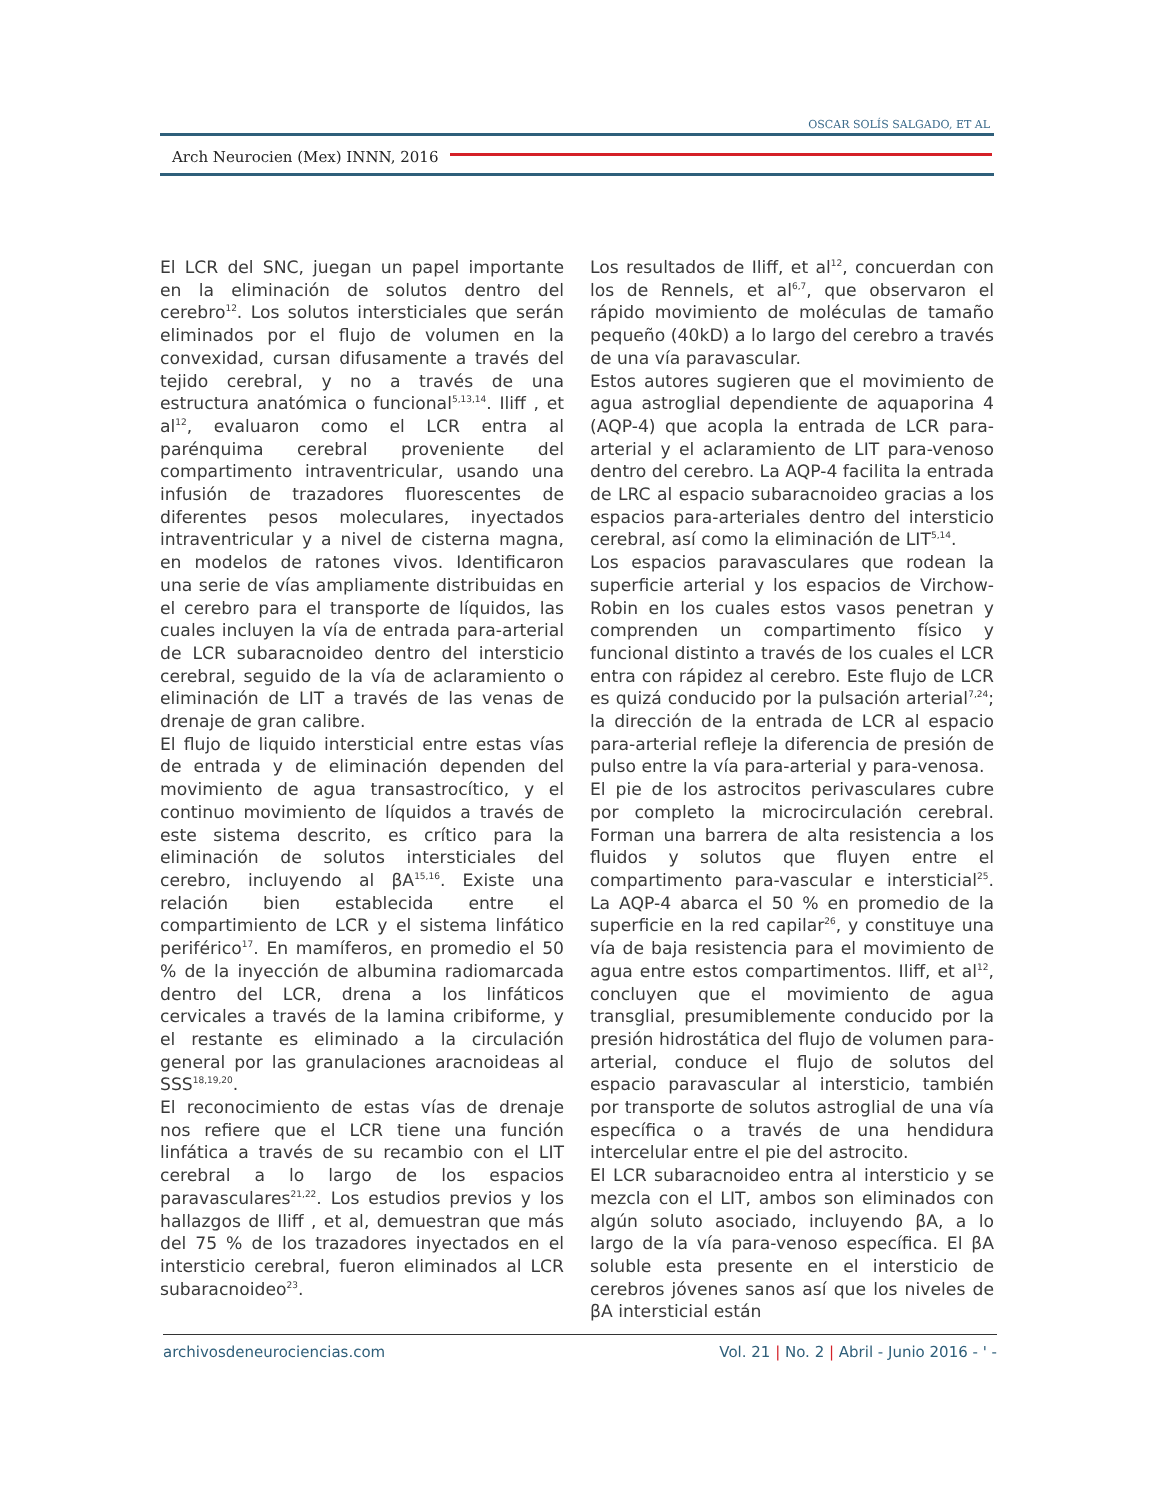OSCAR SOLÍS SALGADO, ET AL
Arch Neurocien (Mex) INNN, 2016
El LCR del SNC, juegan un papel importante en la eliminación de solutos dentro del cerebro<sup>12</sup>. Los solutos intersticiales que serán eliminados por el flujo de volumen en la convexidad, cursan difusamente a través del tejido cerebral, y no a través de una estructura anatómica o funcional<sup>5,13,14</sup>. Iliff , et al<sup>12</sup>, evaluaron como el LCR entra al parénquima cerebral proveniente del compartimento intraventricular, usando una infusión de trazadores fluorescentes de diferentes pesos moleculares, inyectados intraventricular y a nivel de cisterna magna, en modelos de ratones vivos. Identificaron una serie de vías ampliamente distribuidas en el cerebro para el transporte de líquidos, las cuales incluyen la vía de entrada para-arterial de LCR subaracnoideo dentro del intersticio cerebral, seguido de la vía de aclaramiento o eliminación de LIT a través de las venas de drenaje de gran calibre.
El flujo de liquido intersticial entre estas vías de entrada y de eliminación dependen del movimiento de agua transastrocítico, y el continuo movimiento de líquidos a través de este sistema descrito, es crítico para la eliminación de solutos intersticiales del cerebro, incluyendo al βA<sup>15,16</sup>. Existe una relación bien establecida entre el compartimiento de LCR y el sistema linfático periférico<sup>17</sup>. En mamíferos, en promedio el 50 % de la inyección de albumina radiomarcada dentro del LCR, drena a los linfáticos cervicales a través de la lamina cribiforme, y el restante es eliminado a la circulación general por las granulaciones aracnoideas al SSS<sup>18,19,20</sup>.
El reconocimiento de estas vías de drenaje nos refiere que el LCR tiene una función linfática a través de su recambio con el LIT cerebral a lo largo de los espacios paravasculares<sup>21,22</sup>. Los estudios previos y los hallazgos de Iliff , et al, demuestran que más del 75 % de los trazadores inyectados en el intersticio cerebral, fueron eliminados al LCR subaracnoideo<sup>23</sup>.
Los resultados de Iliff, et al<sup>12</sup>, concuerdan con los de Rennels, et al<sup>6,7</sup>, que observaron el rápido movimiento de moléculas de tamaño pequeño (40kD) a lo largo del cerebro a través de una vía paravascular.
Estos autores sugieren que el movimiento de agua astroglial dependiente de aquaporina 4 (AQP-4) que acopla la entrada de LCR para-arterial y el aclaramiento de LIT para-venoso dentro del cerebro. La AQP-4 facilita la entrada de LRC al espacio subaracnoideo gracias a los espacios para-arteriales dentro del intersticio cerebral, así como la eliminación de LIT<sup>5,14</sup>.
Los espacios paravasculares que rodean la superficie arterial y los espacios de Virchow-Robin en los cuales estos vasos penetran y comprenden un compartimento físico y funcional distinto a través de los cuales el LCR entra con rápidez al cerebro. Este flujo de LCR es quizá conducido por la pulsación arterial<sup>7,24</sup>; la dirección de la entrada de LCR al espacio para-arterial refleje la diferencia de presión de pulso entre la vía para-arterial y para-venosa.
El pie de los astrocitos perivasculares cubre por completo la microcirculación cerebral. Forman una barrera de alta resistencia a los fluidos y solutos que fluyen entre el compartimento para-vascular e intersticial<sup>25</sup>. La AQP-4 abarca el 50 % en promedio de la superficie en la red capilar<sup>26</sup>, y constituye una vía de baja resistencia para el movimiento de agua entre estos compartimentos. Iliff, et al<sup>12</sup>, concluyen que el movimiento de agua transglial, presumiblemente conducido por la presión hidrostática del flujo de volumen para-arterial, conduce el flujo de solutos del espacio paravascular al intersticio, también por transporte de solutos astroglial de una vía específica o a través de una hendidura intercelular entre el pie del astrocito.
El LCR subaracnoideo entra al intersticio y se mezcla con el LIT, ambos son eliminados con algún soluto asociado, incluyendo βA, a lo largo de la vía para-venoso específica. El βA soluble esta presente en el intersticio de cerebros jóvenes sanos así que los niveles de βA intersticial están
archivosdeneurociencias.com Vol. 21 | No. 2 | Abril - Junio 2016 - ' -